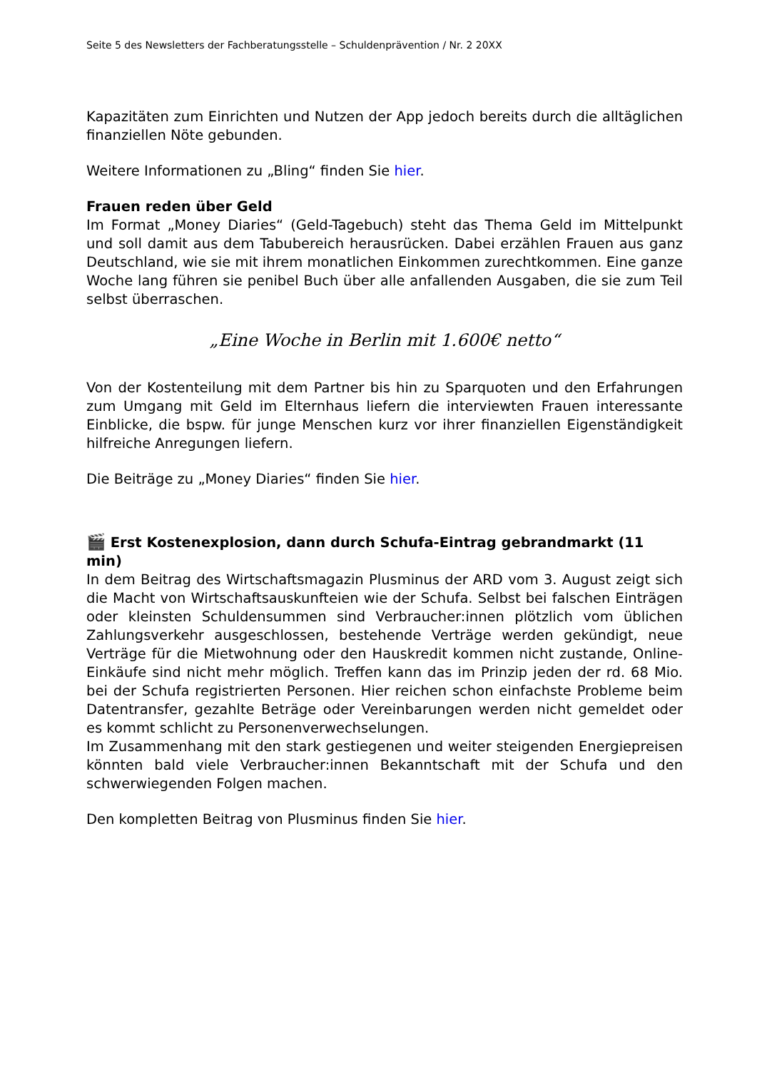Seite 5 des Newsletters der Fachberatungsstelle – Schuldenprävention / Nr. 2 20XX
Kapazitäten zum Einrichten und Nutzen der App jedoch bereits durch die alltäglichen finanziellen Nöte gebunden.
Weitere Informationen zu „Bling“ finden Sie hier.
Frauen reden über Geld
Im Format „Money Diaries“ (Geld-Tagebuch) steht das Thema Geld im Mittelpunkt und soll damit aus dem Tabubereich herausrücken. Dabei erzählen Frauen aus ganz Deutschland, wie sie mit ihrem monatlichen Einkommen zurechtkommen. Eine ganze Woche lang führen sie penibel Buch über alle anfallenden Ausgaben, die sie zum Teil selbst überraschen.
„Eine Woche in Berlin mit 1.600€ netto“
Von der Kostenteilung mit dem Partner bis hin zu Sparquoten und den Erfahrungen zum Umgang mit Geld im Elternhaus liefern die interviewten Frauen interessante Einblicke, die bspw. für junge Menschen kurz vor ihrer finanziellen Eigenständigkeit hilfreiche Anregungen liefern.
Die Beiträge zu „Money Diaries“ finden Sie hier.
🎬 Erst Kostenexplosion, dann durch Schufa-Eintrag gebrandmarkt (11 min)
In dem Beitrag des Wirtschaftsmagazin Plusminus der ARD vom 3. August zeigt sich die Macht von Wirtschaftsauskunfteien wie der Schufa. Selbst bei falschen Einträgen oder kleinsten Schuldensummen sind Verbraucher:innen plötzlich vom üblichen Zahlungsverkehr ausgeschlossen, bestehende Verträge werden gekündigt, neue Verträge für die Mietwohnung oder den Hauskredit kommen nicht zustande, Online-Einkäufe sind nicht mehr möglich. Treffen kann das im Prinzip jeden der rd. 68 Mio. bei der Schufa registrierten Personen. Hier reichen schon einfachste Probleme beim Datentransfer, gezahlte Beträge oder Vereinbarungen werden nicht gemeldet oder es kommt schlicht zu Personenverwechselungen.
Im Zusammenhang mit den stark gestiegenen und weiter steigenden Energiepreisen könnten bald viele Verbraucher:innen Bekanntschaft mit der Schufa und den schwerwiegenden Folgen machen.
Den kompletten Beitrag von Plusminus finden Sie hier.